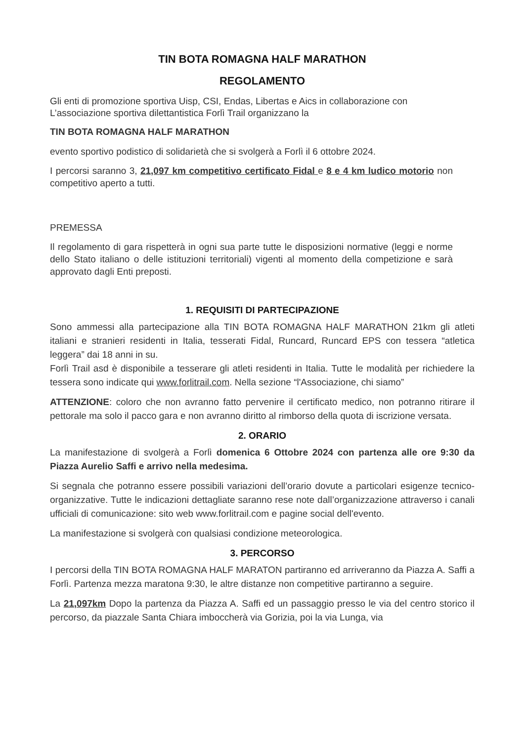TIN BOTA ROMAGNA HALF MARATHON
REGOLAMENTO
Gli enti di promozione sportiva Uisp, CSI, Endas, Libertas e Aics in collaborazione con L’associazione sportiva dilettantistica Forlì Trail organizzano la
TIN BOTA ROMAGNA HALF MARATHON
evento sportivo podistico di solidarietà che si svolgerà a Forlì il 6 ottobre 2024.
I percorsi saranno 3, 21,097 km competitivo certificato Fidal e 8 e 4 km ludico motorio non competitivo aperto a tutti.
PREMESSA
Il regolamento di gara rispetterà in ogni sua parte tutte le disposizioni normative (leggi e norme dello Stato italiano o delle istituzioni territoriali) vigenti al momento della competizione e sarà approvato dagli Enti preposti.
1. REQUISITI DI PARTECIPAZIONE
Sono ammessi alla partecipazione alla TIN BOTA ROMAGNA HALF MARATHON 21km gli atleti italiani e stranieri residenti in Italia, tesserati Fidal, Runcard, Runcard EPS con tessera “atletica leggera” dai 18 anni in su.
Forlì Trail asd è disponibile a tesserare gli atleti residenti in Italia. Tutte le modalità per richiedere la tessera sono indicate qui www.forlitrail.com. Nella sezione “l'Associazione, chi siamo”
ATTENZIONE: coloro che non avranno fatto pervenire il certificato medico, non potranno ritirare il pettorale ma solo il pacco gara e non avranno diritto al rimborso della quota di iscrizione versata.
2. ORARIO
La manifestazione di svolgerà a Forlì domenica 6 Ottobre 2024 con partenza alle ore 9:30 da Piazza Aurelio Saffi e arrivo nella medesima.
Si segnala che potranno essere possibili variazioni dell’orario dovute a particolari esigenze tecnico-organizzative. Tutte le indicazioni dettagliate saranno rese note dall’organizzazione attraverso i canali ufficiali di comunicazione: sito web www.forlitrail.com e pagine social dell'evento.
La manifestazione si svolgerà con qualsiasi condizione meteorologica.
3. PERCORSO
I percorsi della TIN BOTA ROMAGNA HALF MARATON partiranno ed arriveranno da Piazza A. Saffi a Forlì. Partenza mezza maratona 9:30, le altre distanze non competitive partiranno a seguire.
La 21,097km Dopo la partenza da Piazza A. Saffi ed un passaggio presso le via del centro storico il percorso, da piazzale Santa Chiara imboccherà via Gorizia, poi la via Lunga, via